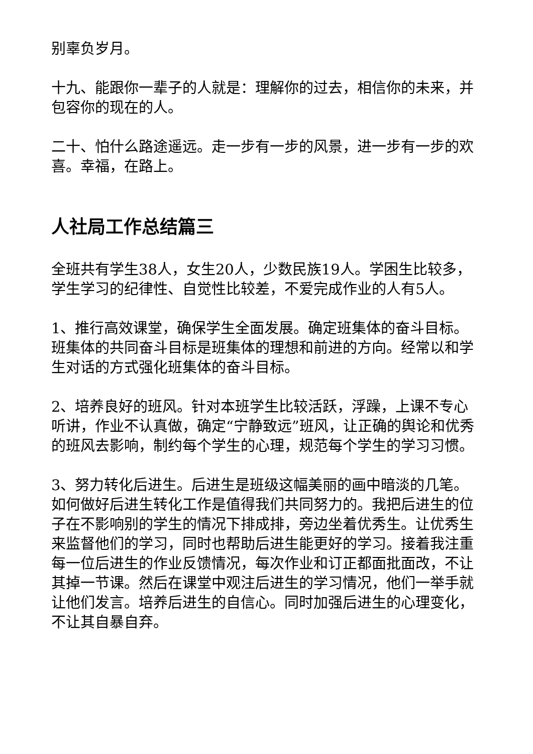别辜负岁月。
十九、能跟你一辈子的人就是：理解你的过去，相信你的未来，并包容你的现在的人。
二十、怕什么路途遥远。走一步有一步的风景，进一步有一步的欢喜。幸福，在路上。
人社局工作总结篇三
全班共有学生38人，女生20人，少数民族19人。学困生比较多，学生学习的纪律性、自觉性比较差，不爱完成作业的人有5人。
1、推行高效课堂，确保学生全面发展。确定班集体的奋斗目标。班集体的共同奋斗目标是班集体的理想和前进的方向。经常以和学生对话的方式强化班集体的奋斗目标。
2、培养良好的班风。针对本班学生比较活跃，浮躁，上课不专心听讲，作业不认真做，确定“宁静致远”班风，让正确的舆论和优秀的班风去影响，制约每个学生的心理，规范每个学生的学习习惯。
3、努力转化后进生。后进生是班级这幅美丽的画中暗淡的几笔。如何做好后进生转化工作是值得我们共同努力的。我把后进生的位子在不影响别的学生的情况下排成排，旁边坐着优秀生。让优秀生来监督他们的学习，同时也帮助后进生能更好的学习。接着我注重每一位后进生的作业反馈情况，每次作业和订正都面批面改，不让其掉一节课。然后在课堂中观注后进生的学习情况，他们一举手就让他们发言。培养后进生的自信心。同时加强后进生的心理变化，不让其自暴自弃。